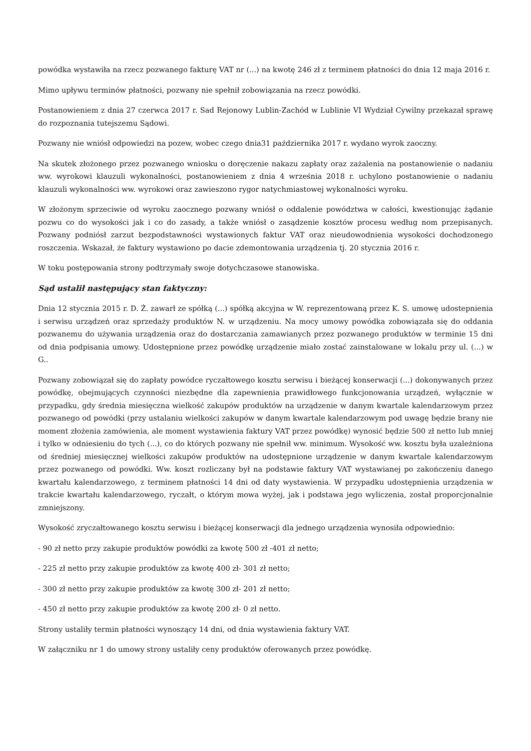powódka wystawiła na rzecz pozwanego fakturę VAT nr (...) na kwotę 246 zł z terminem płatności do dnia 12 maja 2016 r.
Mimo upływu terminów płatności, pozwany nie spełnił zobowiązania na rzecz powódki.
Postanowieniem z dnia 27 czerwca 2017 r. Sad Rejonowy Lublin-Zachód w Lublinie VI Wydział Cywilny przekazał sprawę do rozpoznania tutejszemu Sądowi.
Pozwany nie wniósł odpowiedzi na pozew, wobec czego dnia31 października 2017 r. wydano wyrok zaoczny.
Na skutek złożonego przez pozwanego wniosku o doręczenie nakazu zapłaty oraz zażalenia na postanowienie o nadaniu ww. wyrokowi klauzuli wykonalności, postanowieniem z dnia 4 września 2018 r. uchylono postanowienie o nadaniu klauzuli wykonalności ww. wyrokowi oraz zawieszono rygor natychmiastowej wykonalności wyroku.
W złożonym sprzeciwie od wyroku zaocznego pozwany wniósł o oddalenie powództwa w całości, kwestionując żądanie pozwu co do wysokości jak i co do zasady, a także wniósł o zasądzenie kosztów procesu według nom przepisanych. Pozwany podniósł zarzut bezpodstawności wystawionych faktur VAT oraz nieudowodnienia wysokości dochodzonego roszczenia. Wskazał, że faktury wystawiono po dacie zdemontowania urządzenia tj. 20 stycznia 2016 r.
W toku postępowania strony podtrzymały swoje dotychczasowe stanowiska.
Sąd ustalił następujący stan faktyczny:
Dnia 12 stycznia 2015 r. D. Ż. zawarł ze spółką (...) spółką akcyjna w W. reprezentowaną przez K. S. umowę udostepnienia i serwisu urządzeń oraz sprzedaży produktów N. w urządzeniu. Na mocy umowy powódka zobowiązała się do oddania pozwanemu do używania urządzenia oraz do dostarczania zamawianych przez pozwanego produktów w terminie 15 dni od dnia podpisania umowy. Udostępnione przez powódkę urządzenie miało zostać zainstalowane w lokalu przy ul. (...) w G..
Pozwany zobowiązał się do zapłaty powódce ryczałtowego kosztu serwisu i bieżącej konserwacji (...) dokonywanych przez powódkę, obejmujących czynności niezbędne dla zapewnienia prawidłowego funkcjonowania urządzeń, wyłącznie w przypadku, gdy średnia miesięczna wielkość zakupów produktów na urządzenie w danym kwartale kalendarzowym przez pozwanego od powódki (przy ustalaniu wielkości zakupów w danym kwartale kalendarzowym pod uwagę będzie brany nie moment złożenia zamówienia, ale moment wystawienia faktury VAT przez powódkę) wynosić będzie 500 zł netto lub mniej i tylko w odniesieniu do tych (...), co do których pozwany nie spełnił ww. minimum. Wysokość ww. kosztu była uzależniona od średniej miesięcznej wielkości zakupów produktów na udostępnione urządzenie w danym kwartale kalendarzowym przez pozwanego od powódki. Ww. koszt rozliczany był na podstawie faktury VAT wystawianej po zakończeniu danego kwartału kalendarzowego, z terminem płatności 14 dni od daty wystawienia. W przypadku udostępnienia urządzenia w trakcie kwartału kalendarzowego, ryczałt, o którym mowa wyżej, jak i podstawa jego wyliczenia, został proporcjonalnie zmniejszony.
Wysokość zryczałtowanego kosztu serwisu i bieżącej konserwacji dla jednego urządzenia wynosiła odpowiednio:
- 90 zł netto przy zakupie produktów powódki za kwotę 500 zł -401 zł netto;
- 225 zł netto przy zakupie produktów za kwotę 400 zł- 301 zł netto;
- 300 zł netto przy zakupie produktów za kwotę 300 zł- 201 zł netto;
- 450 zł netto przy zakupie produktów za kwotę 200 zł- 0 zł netto.
Strony ustaliły termin płatności wynoszący 14 dni, od dnia wystawienia faktury VAT.
W załączniku nr 1 do umowy strony ustaliły ceny produktów oferowanych przez powódkę.